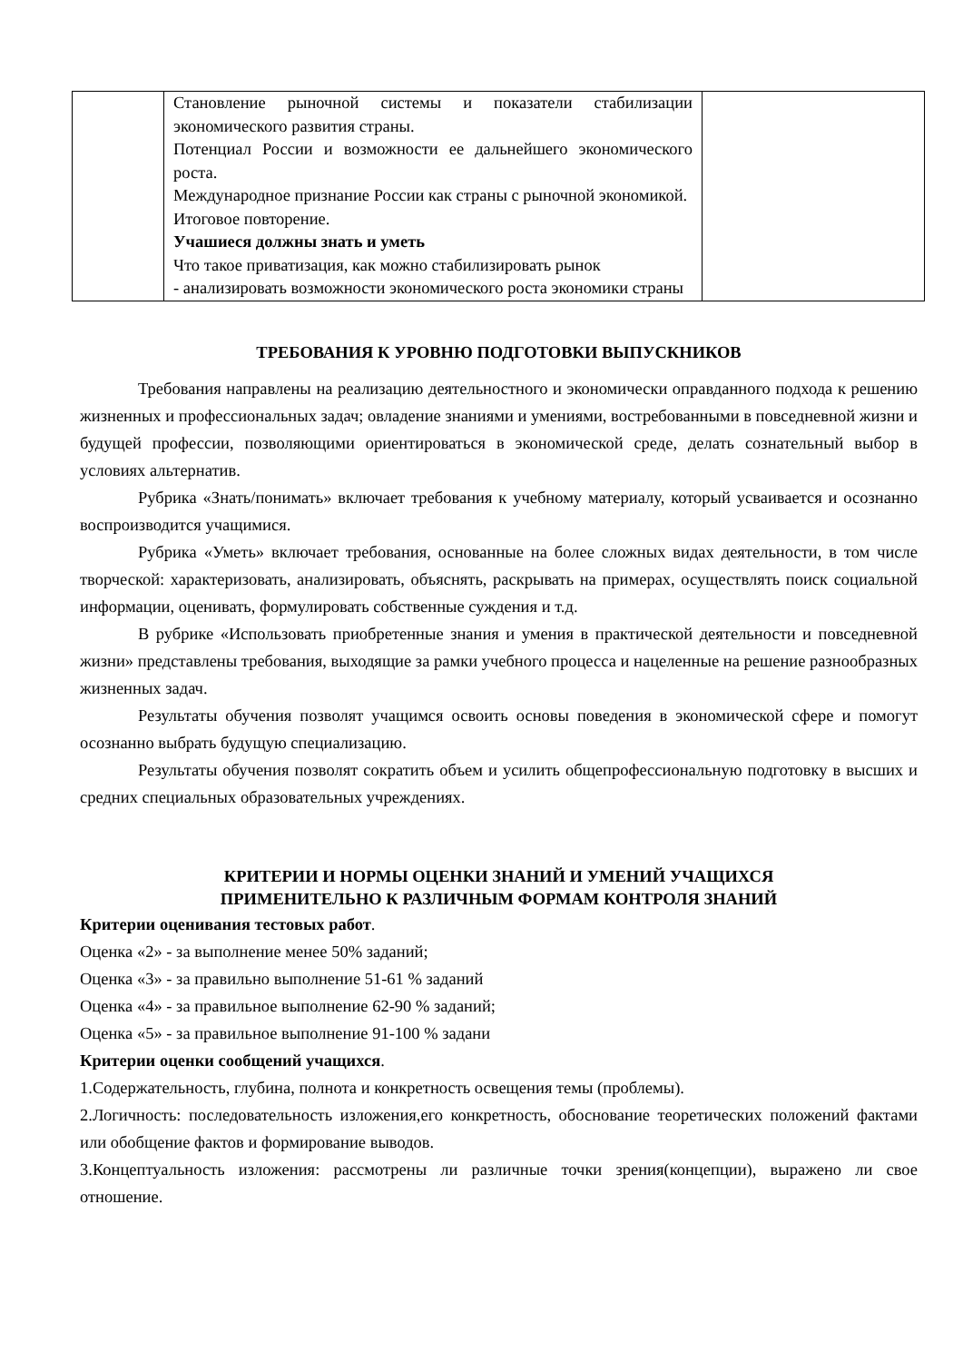| | Становление рыночной системы и показатели стабилизации экономического развития страны. Потенциал России и возможности ее дальнейшего экономического роста. Международное признание России как страны с рыночной экономикой. Итоговое повторение. Учашиеся должны знать и уметь Что такое приватизация, как можно стабилизировать рынок - анализировать возможности экономического роста экономики страны | |
ТРЕБОВАНИЯ К УРОВНЮ ПОДГОТОВКИ ВЫПУСКНИКОВ
Требования направлены на реализацию деятельностного и экономически оправданного подхода к решению жизненных и профессиональных задач; овладение знаниями и умениями, востребованными в повседневной жизни и будущей профессии, позволяющими ориентироваться в экономической среде, делать сознательный выбор в условиях альтернатив.
Рубрика «Знать/понимать» включает требования к учебному материалу, который усваивается и осознанно воспроизводится учащимися.
Рубрика «Уметь» включает требования, основанные на более сложных видах деятельности, в том числе творческой: характеризовать, анализировать, объяснять, раскрывать на примерах, осуществлять поиск социальной информации, оценивать, формулировать собственные суждения и т.д.
В рубрике «Использовать приобретенные знания и умения в практической деятельности и повседневной жизни» представлены требования, выходящие за рамки учебного процесса и нацеленные на решение разнообразных жизненных задач.
Результаты обучения позволят учащимся освоить основы поведения в экономической сфере и помогут осознанно выбрать будущую специализацию.
Результаты обучения позволят сократить объем и усилить общепрофессиональную подготовку в высших и средних специальных образовательных учреждениях.
КРИТЕРИИ И НОРМЫ ОЦЕНКИ ЗНАНИЙ И УМЕНИЙ УЧАЩИХСЯ
ПРИМЕНИТЕЛЬНО К РАЗЛИЧНЫМ ФОРМАМ КОНТРОЛЯ ЗНАНИЙ
Критерии оценивания тестовых работ.
Оценка «2» - за выполнение менее 50% заданий;
Оценка «3» - за правильно выполнение 51-61 % заданий
Оценка «4» - за правильное выполнение 62-90 % заданий;
Оценка «5» - за правильное выполнение 91-100 % задани
Критерии оценки сообщений учащихся.
1.Содержательность, глубина, полнота и конкретность освещения темы (проблемы).
2.Логичность: последовательность изложения,его конкретность, обоснование теоретических положений фактами или обобщение фактов и формирование выводов.
3.Концептуальность изложения: рассмотрены ли различные точки зрения(концепции), выражено ли свое отношение.